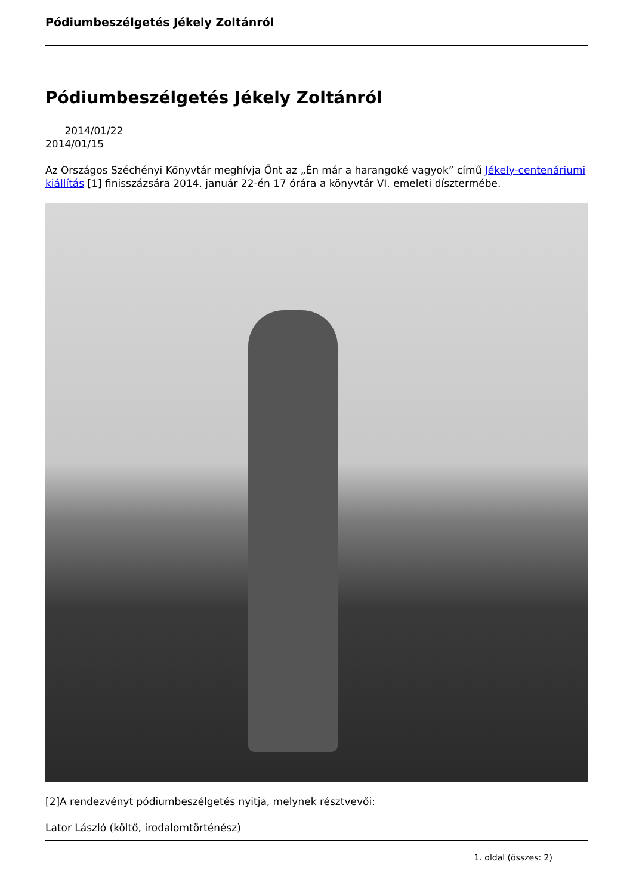Pódiumbeszélgetés Jékely Zoltánról
Pódiumbeszélgetés Jékely Zoltánról
2014/01/22
2014/01/15
Az Országos Széchényi Könyvtár meghívja Önt az „Én már a harangoké vagyok” című Jékely-centenáriumi kiállítás [1] finisszázsára 2014. január 22-én 17 órára a könyvtár VI. emeleti dísztermébe.
[2]A rendezvényt pódiumbeszélgetés nyitja, melynek résztvevői:
Lator László (költő, irodalomtörténész)
1. oldal (összes: 2)